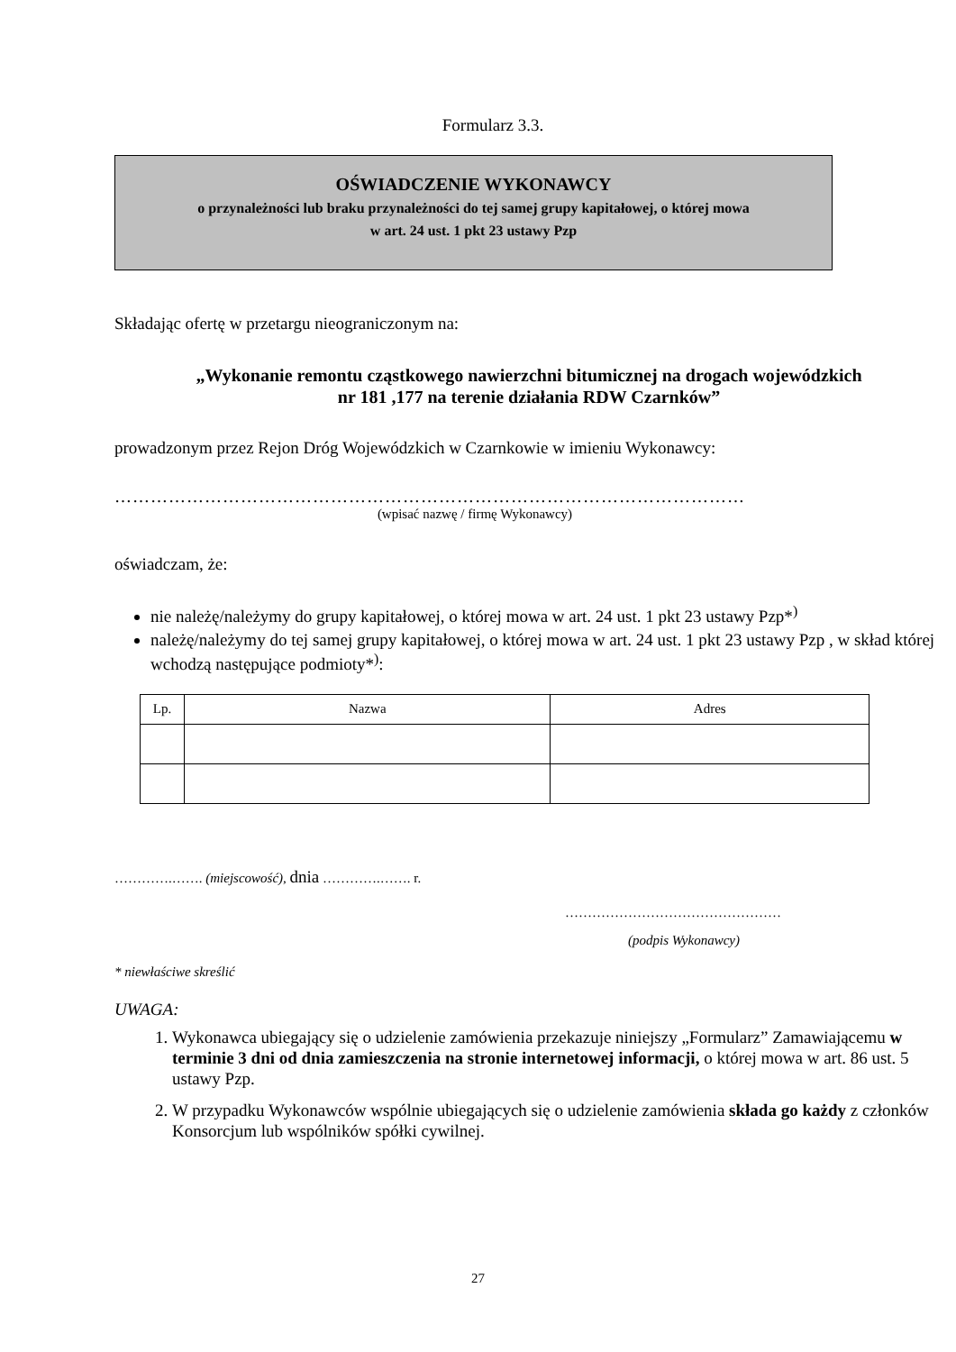Formularz 3.3.
OŚWIADCZENIE WYKONAWCY
o przynależności lub braku przynależności do tej samej grupy kapitałowej, o której mowa
w art. 24 ust. 1 pkt 23 ustawy Pzp
Składając ofertę w przetargu nieograniczonym na:
„Wykonanie remontu cząstkowego nawierzchni bitumicznej na drogach wojewódzkich nr 181 ,177 na terenie działania RDW Czarnków”
prowadzonym przez Rejon Dróg Wojewódzkich w Czarnkowie w imieniu Wykonawcy:
……………………………………………………………………………………………
(wpisać nazwę / firmę Wykonawcy)
oświadczam, że:
nie należę/należymy do grupy kapitałowej, o której mowa w art. 24 ust. 1 pkt 23 ustawy Pzp*<sup>)</sup>
należę/należymy do tej samej grupy kapitałowej, o której mowa w art. 24 ust. 1 pkt 23 ustawy Pzp , w skład której wchodzą następujące podmioty*<sup>)</sup>:
| Lp. | Nazwa | Adres |
| --- | --- | --- |
………….……. (miejscowość), dnia ………….……. r.
…………………………………………
(podpis Wykonawcy)
* niewłaściwe skreślić
UWAGA:
1. Wykonawca ubiegający się o udzielenie zamówienia przekazuje niniejszy „Formularz” Zamawiającemu w terminie 3 dni od dnia zamieszczenia na stronie internetowej informacji, o której mowa w art. 86 ust. 5 ustawy Pzp.
2. W przypadku Wykonawców wspólnie ubiegających się o udzielenie zamówienia składa go każdy z członków Konsorcjum lub wspólników spółki cywilnej.
27